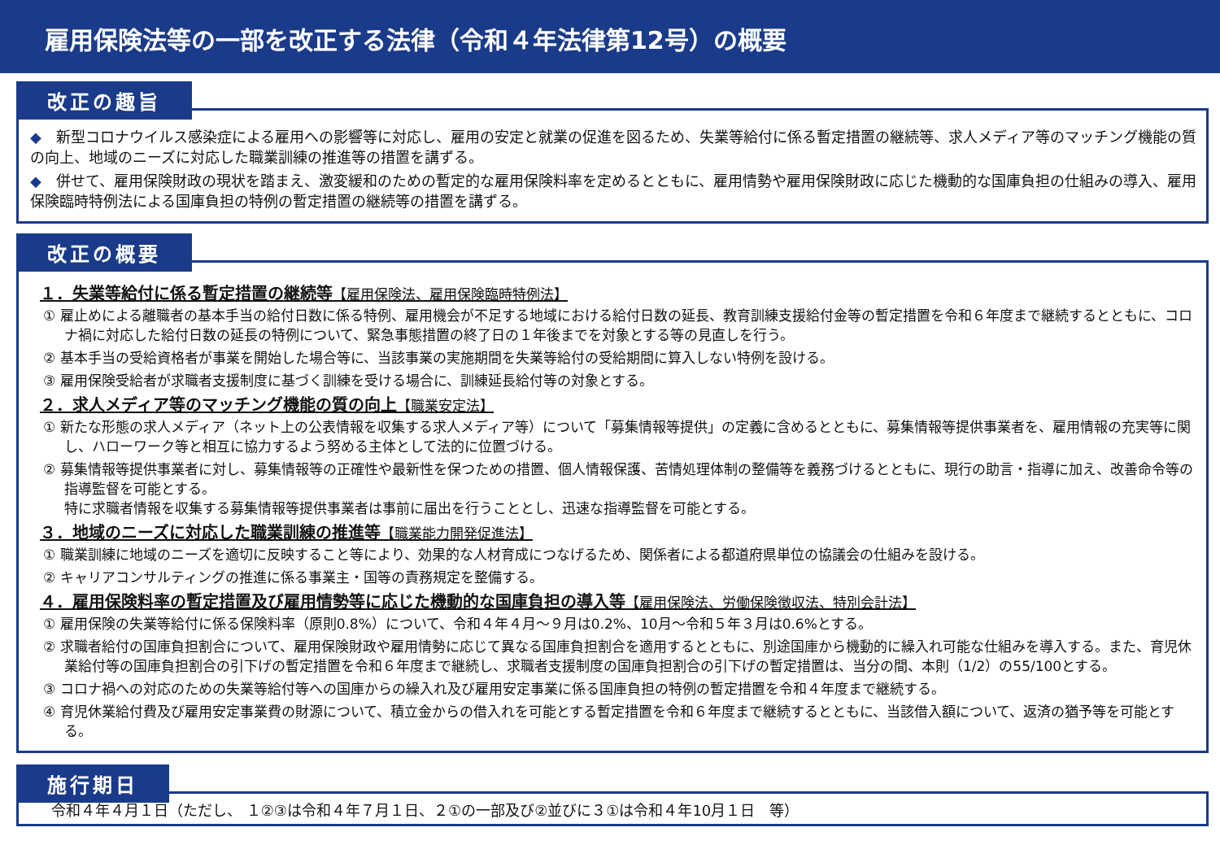雇用保険法等の一部を改正する法律（令和４年法律第12号）の概要
改正の趣旨
◆　新型コロナウイルス感染症による雇用への影響等に対応し、雇用の安定と就業の促進を図るため、失業等給付に係る暫定措置の継続等、求人メディア等のマッチング機能の質の向上、地域のニーズに対応した職業訓練の推進等の措置を講ずる。
◆　併せて、雇用保険財政の現状を踏まえ、激変緩和のための暫定的な雇用保険料率を定めるとともに、雇用情勢や雇用保険財政に応じた機動的な国庫負担の仕組みの導入、雇用保険臨時特例法による国庫負担の特例の暫定措置の継続等の措置を講ずる。
改正の概要
１．失業等給付に係る暫定措置の継続等【雇用保険法、雇用保険臨時特例法】
① 雇止めによる離職者の基本手当の給付日数に係る特例、雇用機会が不足する地域における給付日数の延長、教育訓練支援給付金等の暫定措置を令和６年度まで継続するとともに、コロナ禍に対応した給付日数の延長の特例について、緊急事態措置の終了日の１年後までを対象とする等の見直しを行う。
② 基本手当の受給資格者が事業を開始した場合等に、当該事業の実施期間を失業等給付の受給期間に算入しない特例を設ける。
③ 雇用保険受給者が求職者支援制度に基づく訓練を受ける場合に、訓練延長給付等の対象とする。
２．求人メディア等のマッチング機能の質の向上【職業安定法】
① 新たな形態の求人メディア（ネット上の公表情報を収集する求人メディア等）について「募集情報等提供」の定義に含めるとともに、募集情報等提供事業者を、雇用情報の充実等に関し、ハローワーク等と相互に協力するよう努める主体として法的に位置づける。
② 募集情報等提供事業者に対し、募集情報等の正確性や最新性を保つための措置、個人情報保護、苦情処理体制の整備等を義務づけるとともに、現行の助言・指導に加え、改善命令等の指導監督を可能とする。
特に求職者情報を収集する募集情報等提供事業者は事前に届出を行うこととし、迅速な指導監督を可能とする。
３．地域のニーズに対応した職業訓練の推進等【職業能力開発促進法】
① 職業訓練に地域のニーズを適切に反映すること等により、効果的な人材育成につなげるため、関係者による都道府県単位の協議会の仕組みを設ける。
② キャリアコンサルティングの推進に係る事業主・国等の責務規定を整備する。
４．雇用保険料率の暫定措置及び雇用情勢等に応じた機動的な国庫負担の導入等【雇用保険法、労働保険徴収法、特別会計法】
① 雇用保険の失業等給付に係る保険料率（原則0.8%）について、令和４年４月～９月は0.2%、10月～令和５年３月は0.6%とする。
② 求職者給付の国庫負担割合について、雇用保険財政や雇用情勢に応じて異なる国庫負担割合を適用するとともに、別途国庫から機動的に繰入れ可能な仕組みを導入する。また、育児休業給付等の国庫負担割合の引下げの暫定措置を令和６年度まで継続し、求職者支援制度の国庫負担割合の引下げの暫定措置は、当分の間、本則（1/2）の55/100とする。
③ コロナ禍への対応のための失業等給付等への国庫からの繰入れ及び雇用安定事業に係る国庫負担の特例の暫定措置を令和４年度まで継続する。
④ 育児休業給付費及び雇用安定事業費の財源について、積立金からの借入れを可能とする暫定措置を令和６年度まで継続するとともに、当該借入額について、返済の猶予等を可能とする。
施行期日
令和４年４月１日（ただし、 １②③は令和４年７月１日、２①の一部及び②並びに３①は令和４年10月１日　等）